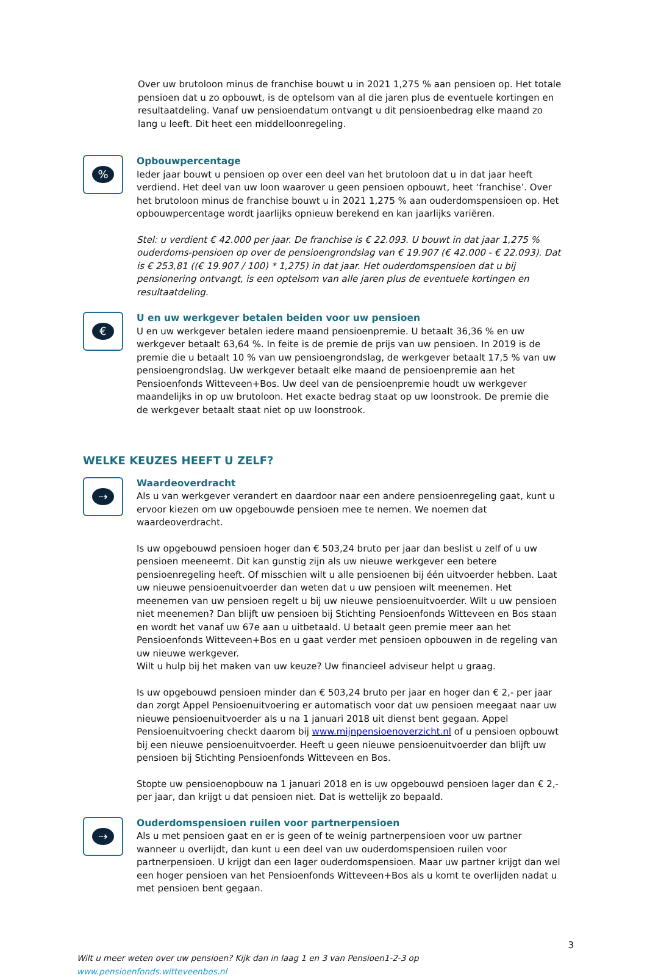Over uw brutoloon minus de franchise bouwt u in 2021 1,275 % aan pensioen op. Het totale pensioen dat u zo opbouwt, is de optelsom van al die jaren plus de eventuele kortingen en resultaatdeling. Vanaf uw pensioendatum ontvangt u dit pensioenbedrag elke maand zo lang u leeft. Dit heet een middelloonregeling.
%
Opbouwpercentage
Ieder jaar bouwt u pensioen op over een deel van het brutoloon dat u in dat jaar heeft verdiend. Het deel van uw loon waarover u geen pensioen opbouwt, heet ‘franchise’. Over het brutoloon minus de franchise bouwt u in 2021 1,275 % aan ouderdomspensioen op. Het opbouwpercentage wordt jaarlijks opnieuw berekend en kan jaarlijks variëren.
Stel: u verdient € 42.000 per jaar. De franchise is € 22.093. U bouwt in dat jaar 1,275 % ouderdoms-pensioen op over de pensioengrondslag van € 19.907 (€ 42.000 - € 22.093). Dat is € 253,81 ((€ 19.907 / 100) * 1,275) in dat jaar. Het ouderdomspensioen dat u bij pensionering ontvangt, is een optelsom van alle jaren plus de eventuele kortingen en resultaatdeling.
€
U en uw werkgever betalen beiden voor uw pensioen
U en uw werkgever betalen iedere maand pensioenpremie. U betaalt 36,36 % en uw werkgever betaalt 63,64 %. In feite is de premie de prijs van uw pensioen. In 2019 is de premie die u betaalt 10 % van uw pensioengrondslag, de werkgever betaalt 17,5 % van uw pensioengrondslag. Uw werkgever betaalt elke maand de pensioenpremie aan het Pensioenfonds Witteveen+Bos. Uw deel van de pensioenpremie houdt uw werkgever maandelijks in op uw brutoloon. Het exacte bedrag staat op uw loonstrook. De premie die de werkgever betaalt staat niet op uw loonstrook.
WELKE KEUZES HEEFT U ZELF?
⇢
Waardeoverdracht
Als u van werkgever verandert en daardoor naar een andere pensioenregeling gaat, kunt u ervoor kiezen om uw opgebouwde pensioen mee te nemen. We noemen dat waardeoverdracht.
Is uw opgebouwd pensioen hoger dan € 503,24 bruto per jaar dan beslist u zelf of u uw pensioen meeneemt. Dit kan gunstig zijn als uw nieuwe werkgever een betere pensioenregeling heeft. Of misschien wilt u alle pensioenen bij één uitvoerder hebben. Laat uw nieuwe pensioenuitvoerder dan weten dat u uw pensioen wilt meenemen. Het meenemen van uw pensioen regelt u bij uw nieuwe pensioenuitvoerder. Wilt u uw pensioen niet meenemen? Dan blijft uw pensioen bij Stichting Pensioenfonds Witteveen en Bos staan en wordt het vanaf uw 67e aan u uitbetaald. U betaalt geen premie meer aan het Pensioenfonds Witteveen+Bos en u gaat verder met pensioen opbouwen in de regeling van uw nieuwe werkgever.
Wilt u hulp bij het maken van uw keuze? Uw financieel adviseur helpt u graag.
Is uw opgebouwd pensioen minder dan € 503,24 bruto per jaar en hoger dan € 2,- per jaar dan zorgt Appel Pensioenuitvoering er automatisch voor dat uw pensioen meegaat naar uw nieuwe pensioenuitvoerder als u na 1 januari 2018 uit dienst bent gegaan. Appel Pensioenuitvoering checkt daarom bij www.mijnpensioenoverzicht.nl of u pensioen opbouwt bij een nieuwe pensioenuitvoerder. Heeft u geen nieuwe pensioenuitvoerder dan blijft uw pensioen bij Stichting Pensioenfonds Witteveen en Bos.
Stopte uw pensioenopbouw na 1 januari 2018 en is uw opgebouwd pensioen lager dan € 2,- per jaar, dan krijgt u dat pensioen niet. Dat is wettelijk zo bepaald.
⇢
Ouderdomspensioen ruilen voor partnerpensioen
Als u met pensioen gaat en er is geen of te weinig partnerpensioen voor uw partner wanneer u overlijdt, dan kunt u een deel van uw ouderdomspensioen ruilen voor partnerpensioen. U krijgt dan een lager ouderdomspensioen. Maar uw partner krijgt dan wel een hoger pensioen van het Pensioenfonds Witteveen+Bos als u komt te overlijden nadat u met pensioen bent gegaan.
3
Wilt u meer weten over uw pensioen? Kijk dan in laag 1 en 3 van Pensioen1-2-3 op www.pensioenfonds.witteveenbos.nl